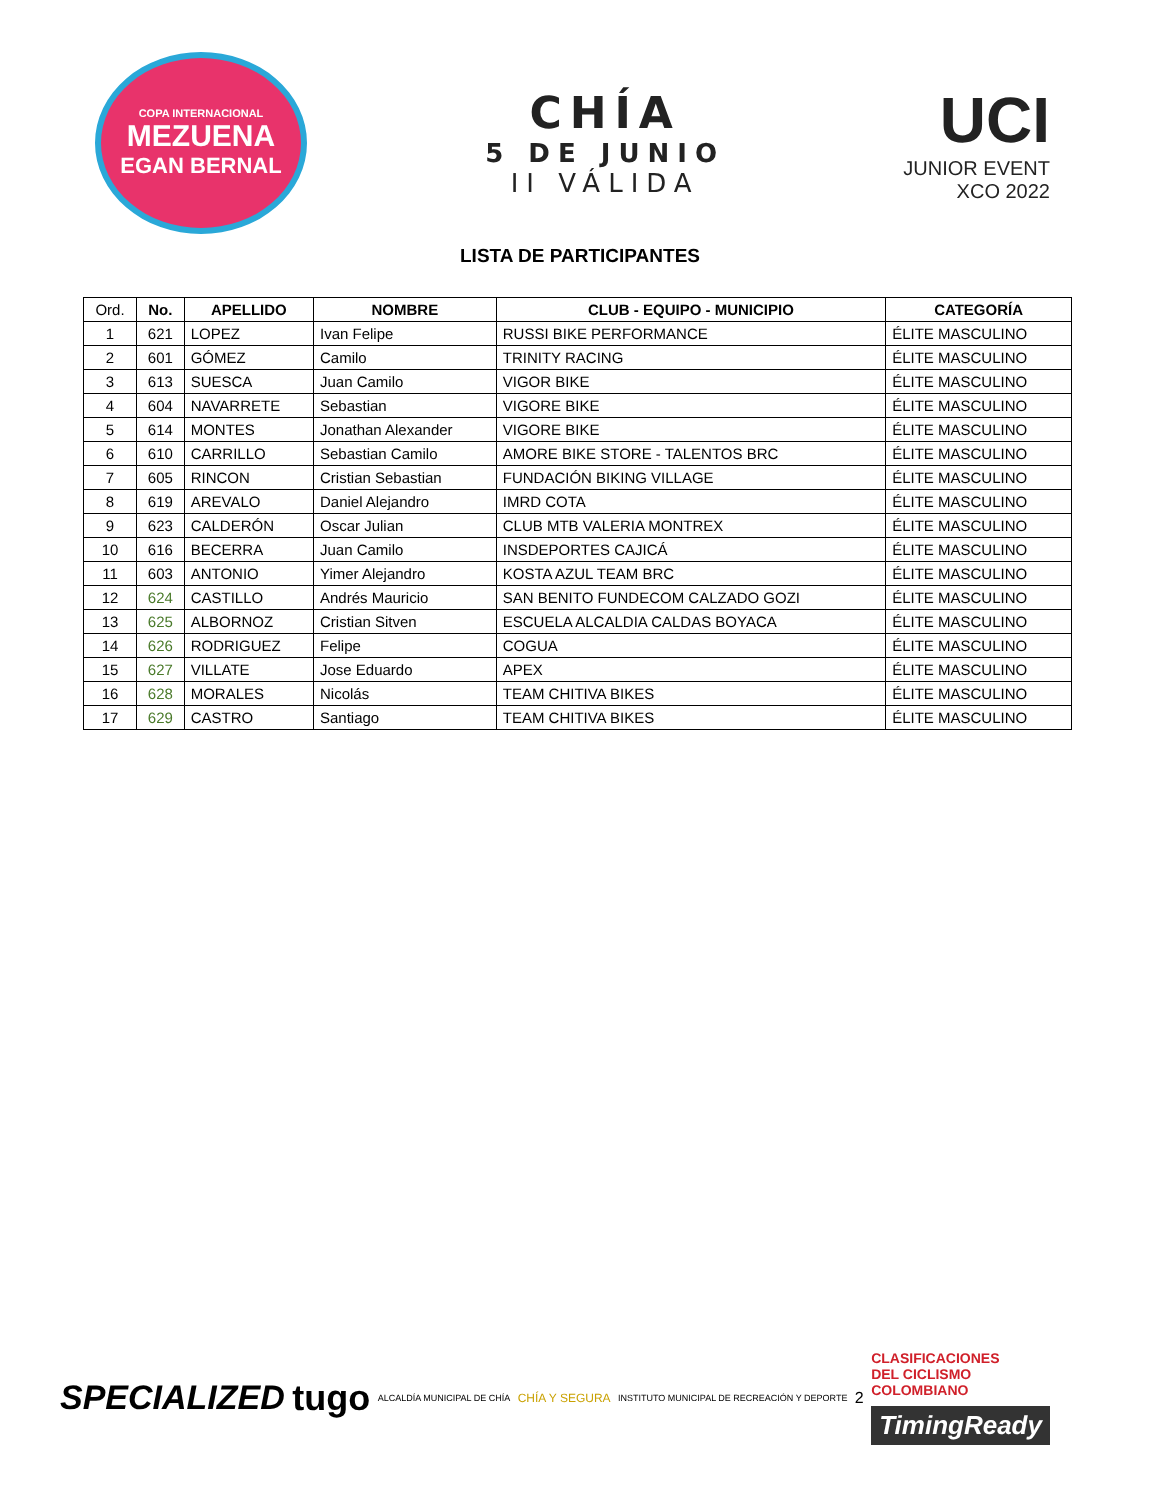COPA INTERNACIONAL
MEZUENA
EGAN BERNAL
CHÍA
5 DE JUNIO
II VÁLIDA
UCI
JUNIOR EVENT
XCO 2022
LISTA DE PARTICIPANTES
| Ord. | No. | APELLIDO | NOMBRE | CLUB - EQUIPO - MUNICIPIO | CATEGORÍA |
| --- | --- | --- | --- | --- | --- |
| 1 | 621 | LOPEZ | Ivan Felipe | RUSSI BIKE PERFORMANCE | ÉLITE MASCULINO |
| 2 | 601 | GÓMEZ | Camilo | TRINITY RACING | ÉLITE MASCULINO |
| 3 | 613 | SUESCA | Juan Camilo | VIGOR BIKE | ÉLITE MASCULINO |
| 4 | 604 | NAVARRETE | Sebastian | VIGORE BIKE | ÉLITE MASCULINO |
| 5 | 614 | MONTES | Jonathan Alexander | VIGORE BIKE | ÉLITE MASCULINO |
| 6 | 610 | CARRILLO | Sebastian Camilo | AMORE BIKE STORE - TALENTOS BRC | ÉLITE MASCULINO |
| 7 | 605 | RINCON | Cristian Sebastian | FUNDACIÓN BIKING VILLAGE | ÉLITE MASCULINO |
| 8 | 619 | AREVALO | Daniel Alejandro | IMRD COTA | ÉLITE MASCULINO |
| 9 | 623 | CALDERÓN | Oscar Julian | CLUB MTB VALERIA MONTREX | ÉLITE MASCULINO |
| 10 | 616 | BECERRA | Juan Camilo | INSDEPORTES CAJICÁ | ÉLITE MASCULINO |
| 11 | 603 | ANTONIO | Yimer Alejandro | KOSTA AZUL TEAM BRC | ÉLITE MASCULINO |
| 12 | 624 | CASTILLO | Andrés Mauricio | SAN BENITO FUNDECOM CALZADO GOZI | ÉLITE MASCULINO |
| 13 | 625 | ALBORNOZ | Cristian Sitven | ESCUELA ALCALDIA CALDAS BOYACA | ÉLITE MASCULINO |
| 14 | 626 | RODRIGUEZ | Felipe | COGUA | ÉLITE MASCULINO |
| 15 | 627 | VILLATE | Jose Eduardo | APEX | ÉLITE MASCULINO |
| 16 | 628 | MORALES | Nicolás | TEAM CHITIVA BIKES | ÉLITE MASCULINO |
| 17 | 629 | CASTRO | Santiago | TEAM CHITIVA BIKES | ÉLITE MASCULINO |
SPECIALIZED tugo ALCALDÍA MUNICIPAL DE CHÍA CHÍA Y SEGURA INSTITUTO MUNICIPAL DE RECREACIÓN Y DEPORTE 2
CLASIFICACIONES
DEL CICLISMO
COLOMBIANO
TimingReady